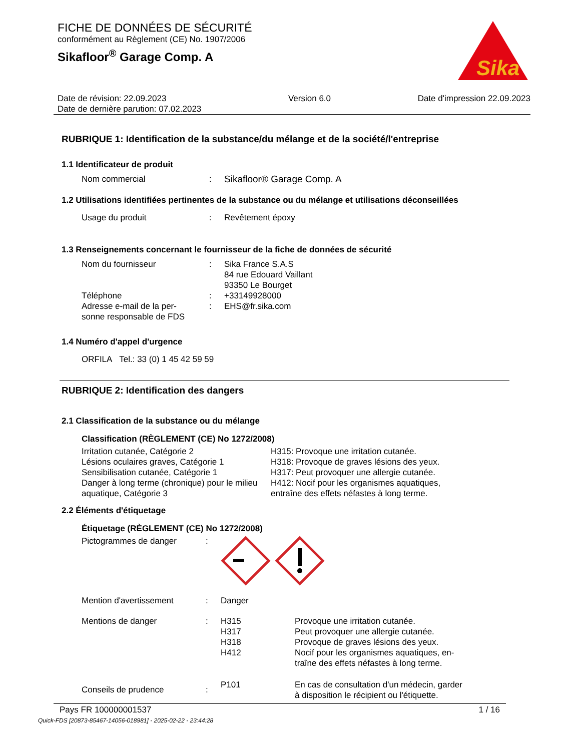FICHE DE DONNÉES DE SÉCURITÉ
conformément au Règlement (CE) No. 1907/2006
Sikafloor<sup>®</sup> Garage Comp. A
Sika
Date de révision: 22.09.2023
Date de dernière parution: 07.02.2023
Version 6.0 Date d'impression 22.09.2023
RUBRIQUE 1: Identification de la substance/du mélange et de la société/l'entreprise
1.1 Identificateur de produit
Nom commercial : Sikafloor® Garage Comp. A
1.2 Utilisations identifiées pertinentes de la substance ou du mélange et utilisations déconseillées
Usage du produit : Revêtement époxy
1.3 Renseignements concernant le fournisseur de la fiche de données de sécurité
Nom du fournisseur : Sika France S.A.S
84 rue Edouard Vaillant
93350 Le Bourget
Téléphone : +33149928000
Adresse e-mail de la per-
sonne responsable de FDS
: EHS@fr.sika.com
1.4 Numéro d'appel d'urgence
ORFILA Tel.: 33 (0) 1 45 42 59 59
RUBRIQUE 2: Identification des dangers
2.1 Classification de la substance ou du mélange
Classification (RÈGLEMENT (CE) No 1272/2008)
Irritation cutanée, Catégorie 2
Lésions oculaires graves, Catégorie 1
Sensibilisation cutanée, Catégorie 1
Danger à long terme (chronique) pour le milieu aquatique, Catégorie 3
H315: Provoque une irritation cutanée.
H318: Provoque de graves lésions des yeux.
H317: Peut provoquer une allergie cutanée.
H412: Nocif pour les organismes aquatiques, entraîne des effets néfastes à long terme.
2.2 Éléments d'étiquetage
Étiquetage (RÈGLEMENT (CE) No 1272/2008)
Pictogrammes de danger :
Mention d'avertissement : Danger
Mentions de danger : H315
H317
H318
H412
Provoque une irritation cutanée.
Peut provoquer une allergie cutanée.
Provoque de graves lésions des yeux.
Nocif pour les organismes aquatiques, en-
traîne des effets néfastes à long terme.
Conseils de prudence :
P101 En cas de consultation d'un médecin, garder
à disposition le récipient ou l'étiquette.
Pays FR 100000001537 1 / 16
Quick-FDS [20873-85467-14056-018981] - 2025-02-22 - 23:44:28